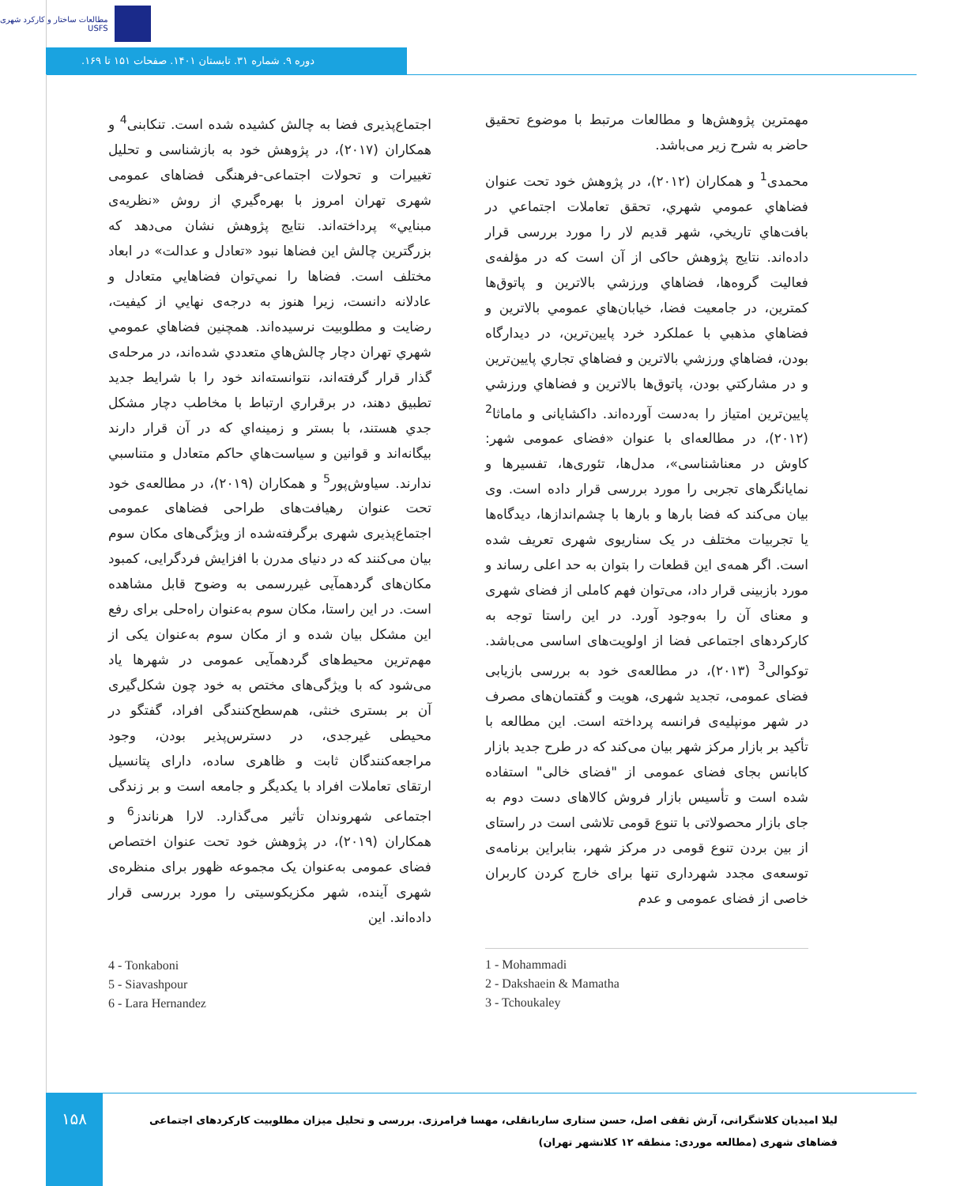مطالعات ساختار و کارکرد شهری
USFS
دوره ۹. شماره ۳۱. تابستان ۱۴۰۱. صفحات ۱۵۱ تا ۱۶۹.
مهمترین پژوهش‌ها و مطالعات مرتبط با موضوع تحقیق حاضر به شرح زیر می‌باشد.
محمدی<sup>1</sup> و همکاران (۲۰۱۲)، در پژوهش خود تحت عنوان فضاهاي عمومي شهري، تحقق تعاملات اجتماعي در بافت‌هاي تاريخي، شهر قدیم لار را مورد بررسی قرار داده‌اند. نتایج پژوهش حاکی از آن است که در مؤلفه‌ی فعالیت گروه‌ها، فضاهاي ورزشي بالاترين و پاتوق‌ها کمترين، در جامعیت فضا، خیابان‌هاي عمومي بالاترين و فضاهاي مذهبي با عملکرد خرد پايين‌ترين، در ديدارگاه بودن، فضاهاي ورزشي بالاترين و فضاهاي تجاري پايين‌ترين و در مشارکتي بودن، پاتوق‌ها بالاترين و فضاهاي ورزشي پايين‌ترين امتياز را به‌دست آورده‌اند. داکشایانی و ماماثا<sup>2</sup> (۲۰۱۲)، در مطالعه‌ای با عنوان «فضای عمومی شهر: کاوش در معناشناسی»، مدل‌ها، تئوری‌ها، تفسیرها و نمایانگرهای تجربی را مورد بررسی قرار داده است. وی بیان می‌کند که فضا بارها و بارها با چشم‌اندازها، دیدگاه‌ها یا تجربیات مختلف در یک سناریوی شهری تعریف شده است. اگر همه‌ی این قطعات را بتوان به حد اعلی رساند و مورد بازبینی قرار داد، می‌توان فهم کاملی از فضای شهری و معنای آن را به‌وجود آورد. در این راستا توجه به کارکردهای اجتماعی فضا از اولویت‌های اساسی می‌باشد. توکوالی<sup>3</sup> (۲۰۱۳)، در مطالعه‌ی خود به بررسی بازیابی فضای عمومی، تجدید شهری، هویت و گفتمان‌های مصرف در شهر مونپلیه‌ی فرانسه پرداخته است. این مطالعه با تأکید بر بازار مرکز شهر بیان می‌کند که در طرح جدید بازار کابانس بجای فضای عمومی از "فضای خالی" استفاده شده است و تأسیس بازار فروش کالاهای دست دوم به جای بازار محصولاتی با تنوع قومی تلاشی است در راستای از بین بردن تنوع قومی در مرکز شهر، بنابراین برنامه‌ی توسعه‌ی مجدد شهرداری تنها برای خارج کردن کاربران خاصی از فضای عمومی و عدم
اجتماع‌پذیری فضا به چالش کشیده شده است. تنکابنی<sup>4</sup> و همکاران (۲۰۱۷)، در پژوهش خود به بازشناسی و تحلیل تغییرات و تحولات اجتماعی-فرهنگی فضاهای عمومی شهری تهران امروز با بهره‌گيري از روش «نظريه‌ی مبنايي» پرداخته‌اند. نتایج پژوهش نشان می‌دهد که بزرگترين چالش اين فضاها نبود «تعادل و عدالت» در ابعاد مختلف است. فضاها را نمي‌توان فضاهايي متعادل و عادلانه دانست، زيرا هنوز به درجه‌ی نهايي از کيفيت، رضايت و مطلوبيت نرسيده‌اند. همچنين فضاهاي عمومي شهري تهران دچار چالش‌هاي متعددي شده‌اند، در مرحله‌ی گذار قرار گرفته‌اند، نتوانسته‌اند خود را با شرايط جديد تطبيق دهند، در برقراري ارتباط با مخاطب دچار مشکل جدي هستند، با بستر و زمينه‌اي که در آن قرار دارند بيگانه‌اند و قوانين و سياست‌هاي حاکم متعادل و متناسبي ندارند. سیاوش‌پور<sup>5</sup> و همکاران (۲۰۱۹)، در مطالعه‌ی خود تحت عنوان رهیافت‌های طراحی فضاهای عمومی اجتماع‌پذیری شهری برگرفته‌شده از ویژگی‌های مکان سوم بیان می‌کنند که در دنیای مدرن با افزایش فردگرایی، کمبود مکان‌های گردهمآیی غیررسمی به وضوح قابل مشاهده است. در این راستا، مکان سوم به‌عنوان راه‌حلی برای رفع این مشکل بیان شده و از مکان سوم به‌عنوان یکی از مهم‌ترین محیط‌های گردهمآیی عمومی در شهرها یاد می‌شود که با ویژگی‌های مختص به خود چون شکل‌گیری آن بر بستری خنثی، هم‌سطح‌کنندگی افراد، گفتگو در محیطی غیرجدی، در دسترس‌پذیر بودن، وجود مراجعه‌کنندگان ثابت و ظاهری ساده، دارای پتانسیل ارتقای تعاملات افراد با یکدیگر و جامعه است و بر زندگی اجتماعی شهروندان تأثیر می‌گذارد. لارا هرناندز<sup>6</sup> و همکاران (۲۰۱۹)، در پژوهش خود تحت عنوان اختصاص فضای عمومی به‌عنوان یک مجموعه ظهور برای منظره‌ی شهری آینده، شهر مکزیکوسیتی را مورد بررسی قرار داده‌اند. این
4 - Tonkaboni
5 - Siavashpour
6 - Lara Hernandez
1 - Mohammadi
2 - Dakshaein & Mamatha
3 - Tchoukaley
۱۵۸
لیلا امیدیان کلاشگرانی، آرش ثقفی اصل، حسن ستاری ساربانقلی، مهسا فرامرزی. بررسی و تحلیل میزان مطلوبیت کارکردهای اجتماعی فضاهای شهری (مطالعه موردی: منطقه ۱۲ کلانشهر تهران)